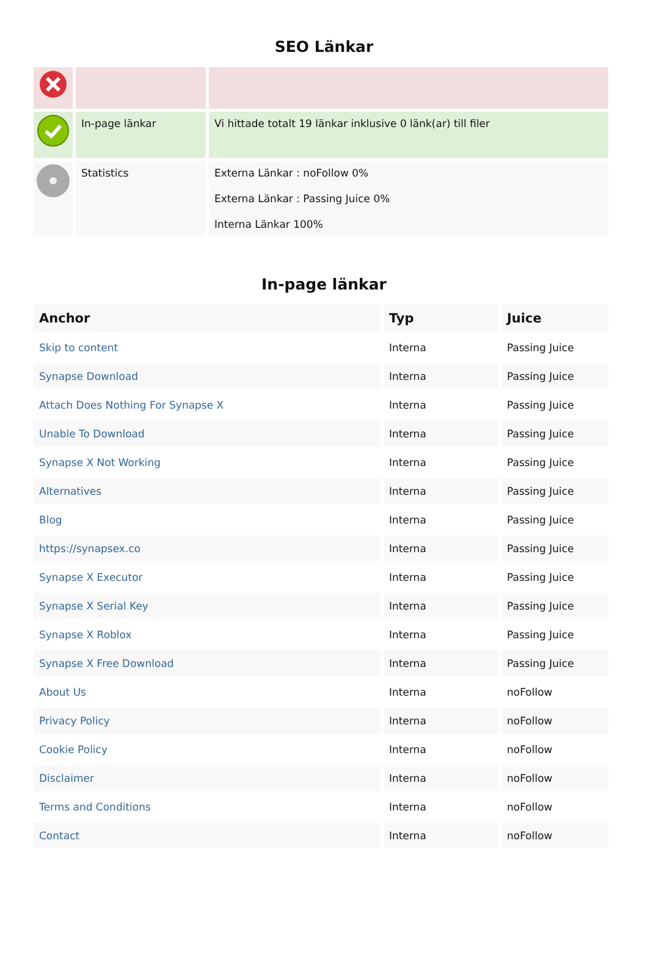SEO Länkar
| | In-page länkar | Vi hittade totalt 19 länkar inklusive 0 länk(ar) till filer |
| | Statistics | Externa Länkar : noFollow 0% Externa Länkar : Passing Juice 0% Interna Länkar 100% |
In-page länkar
| Anchor | Typ | Juice |
| --- | --- | --- |
| Skip to content | Interna | Passing Juice |
| Synapse Download | Interna | Passing Juice |
| Attach Does Nothing For Synapse X | Interna | Passing Juice |
| Unable To Download | Interna | Passing Juice |
| Synapse X Not Working | Interna | Passing Juice |
| Alternatives | Interna | Passing Juice |
| Blog | Interna | Passing Juice |
| https://synapsex.co | Interna | Passing Juice |
| Synapse X Executor | Interna | Passing Juice |
| Synapse X Serial Key | Interna | Passing Juice |
| Synapse X Roblox | Interna | Passing Juice |
| Synapse X Free Download | Interna | Passing Juice |
| About Us | Interna | noFollow |
| Privacy Policy | Interna | noFollow |
| Cookie Policy | Interna | noFollow |
| Disclaimer | Interna | noFollow |
| Terms and Conditions | Interna | noFollow |
| Contact | Interna | noFollow |